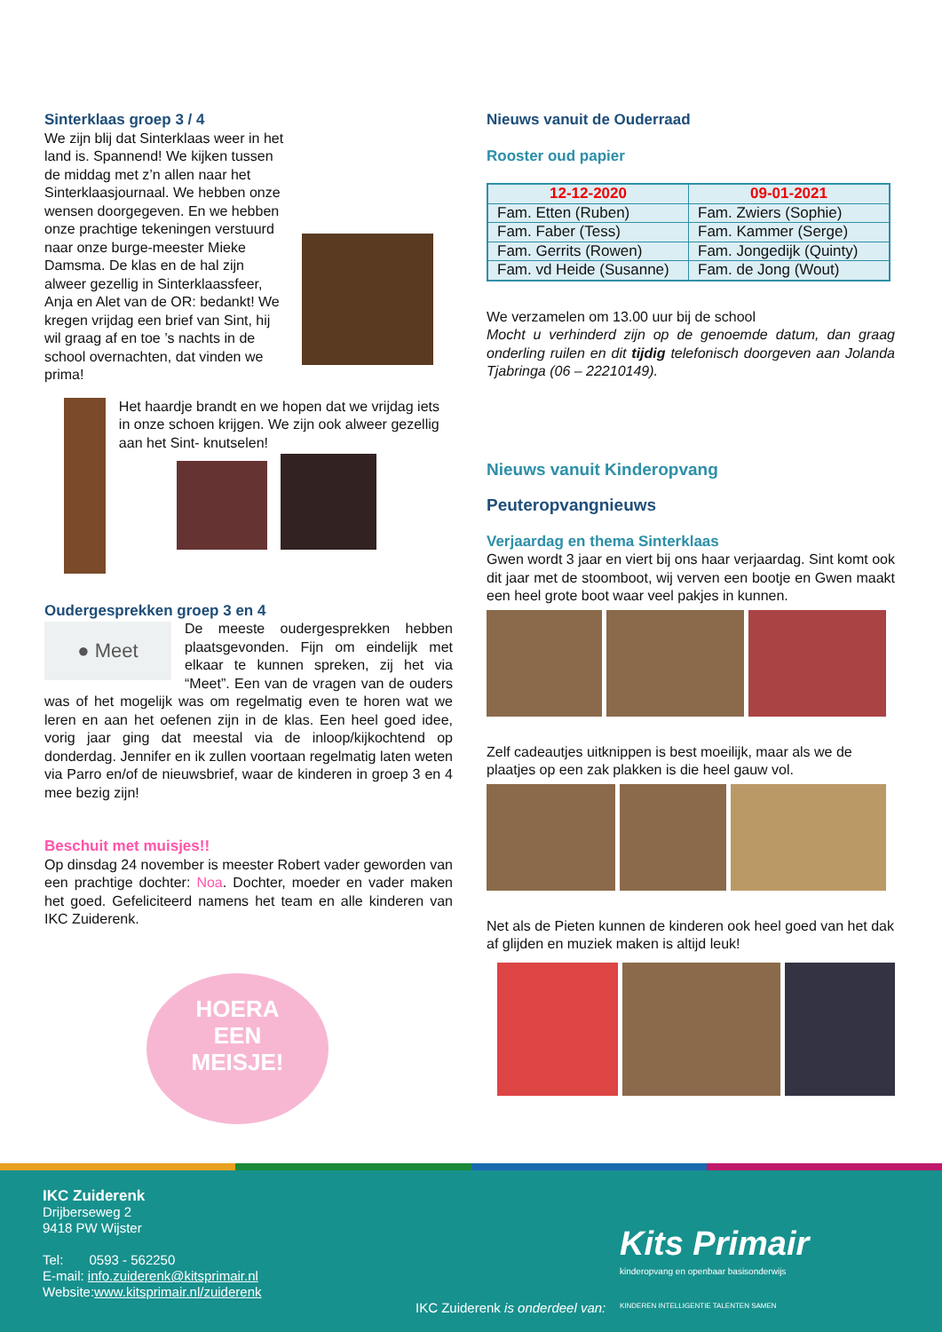Sinterklaas groep 3 / 4
We zijn blij dat Sinterklaas weer in het land is. Spannend! We kijken tussen de middag met z’n allen naar het Sinterklaasjournaal. We hebben onze wensen doorgegeven. En we hebben onze prachtige tekeningen verstuurd naar onze burge-meester Mieke Damsma. De klas en de hal zijn alweer gezellig in Sinterklaassfeer, Anja en Alet van de OR: bedankt! We kregen vrijdag een brief van Sint, hij wil graag af en toe ’s nachts in de school overnachten, dat vinden we prima!
Het haardje brandt en we hopen dat we vrijdag iets in onze schoen krijgen. We zijn ook alweer gezellig aan het Sint- knutselen!
Oudergesprekken groep 3 en 4
● Meet
De meeste oudergesprekken hebben plaatsgevonden. Fijn om eindelijk met elkaar te kunnen spreken, zij het via “Meet”. Een van de vragen van de ouders was of het mogelijk was om regelmatig even te horen wat we leren en aan het oefenen zijn in de klas. Een heel goed idee, vorig jaar ging dat meestal via de inloop/kijkochtend op donderdag. Jennifer en ik zullen voortaan regelmatig laten weten via Parro en/of de nieuwsbrief, waar de kinderen in groep 3 en 4 mee bezig zijn!
Beschuit met muisjes!!
Op dinsdag 24 november is meester Robert vader geworden van een prachtige dochter: Noa. Dochter, moeder en vader maken het goed. Gefeliciteerd namens het team en alle kinderen van IKC Zuiderenk.
HOERA
EEN
MEISJE!
Nieuws vanuit de Ouderraad
Rooster oud papier
| 12-12-2020 | 09-01-2021 |
| Fam. Etten (Ruben) | Fam. Zwiers (Sophie) |
| Fam. Faber (Tess) | Fam. Kammer (Serge) |
| Fam. Gerrits (Rowen) | Fam. Jongedijk (Quinty) |
| Fam. vd Heide (Susanne) | Fam. de Jong (Wout) |
We verzamelen om 13.00 uur bij de school
Mocht u verhinderd zijn op de genoemde datum, dan graag onderling ruilen en dit tijdig telefonisch doorgeven aan Jolanda Tjabringa (06 – 22210149).
Nieuws vanuit Kinderopvang
Peuteropvangnieuws
Verjaardag en thema Sinterklaas
Gwen wordt 3 jaar en viert bij ons haar verjaardag. Sint komt ook dit jaar met de stoomboot, wij verven een bootje en Gwen maakt een heel grote boot waar veel pakjes in kunnen.
Zelf cadeautjes uitknippen is best moeilijk, maar als we de plaatjes op een zak plakken is die heel gauw vol.
Net als de Pieten kunnen de kinderen ook heel goed van het dak af glijden en muziek maken is altijd leuk!
IKC Zuiderenk
Drijberseweg 2
9418 PW Wijster
Tel: 0593 - 562250
E-mail: info.zuiderenk@kitsprimair.nl
Website:www.kitsprimair.nl/zuiderenk
IKC Zuiderenk is onderdeel van:
Kits Primair
kinderopvang en openbaar basisonderwijs
KINDEREN INTELLIGENTIE TALENTEN SAMEN